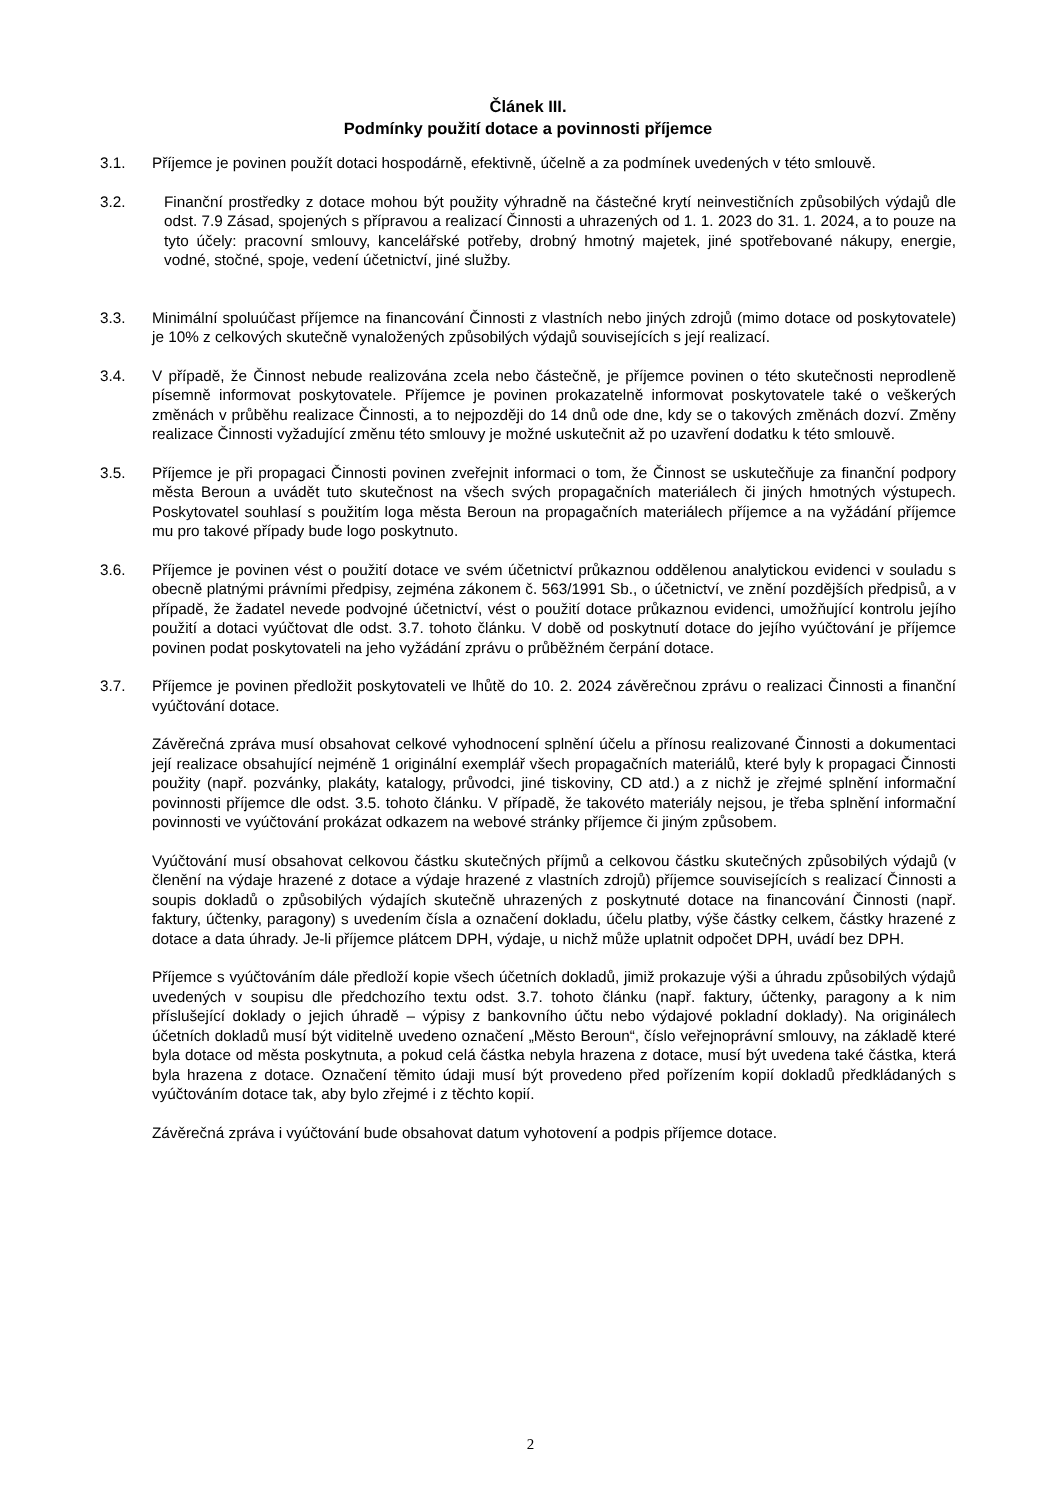Článek III.
Podmínky použití dotace a povinnosti příjemce
3.1. Příjemce je povinen použít dotaci hospodárně, efektivně, účelně a za podmínek uvedených v této smlouvě.
3.2. Finanční prostředky z dotace mohou být použity výhradně na částečné krytí neinvestičních způsobilých výdajů dle odst. 7.9 Zásad, spojených s přípravou a realizací Činnosti a uhrazených od 1. 1. 2023 do 31. 1. 2024, a to pouze na tyto účely: pracovní smlouvy, kancelářské potřeby, drobný hmotný majetek, jiné spotřebované nákupy, energie, vodné, stočné, spoje, vedení účetnictví, jiné služby.
3.3. Minimální spoluúčast příjemce na financování Činnosti z vlastních nebo jiných zdrojů (mimo dotace od poskytovatele) je 10% z celkových skutečně vynaložených způsobilých výdajů souvisejících s její realizací.
3.4. V případě, že Činnost nebude realizována zcela nebo částečně, je příjemce povinen o této skutečnosti neprodleně písemně informovat poskytovatele. Příjemce je povinen prokazatelně informovat poskytovatele také o veškerých změnách v průběhu realizace Činnosti, a to nejpozději do 14 dnů ode dne, kdy se o takových změnách dozví. Změny realizace Činnosti vyžadující změnu této smlouvy je možné uskutečnit až po uzavření dodatku k této smlouvě.
3.5. Příjemce je při propagaci Činnosti povinen zveřejnit informaci o tom, že Činnost se uskutečňuje za finanční podpory města Beroun a uvádět tuto skutečnost na všech svých propagačních materiálech či jiných hmotných výstupech. Poskytovatel souhlasí s použitím loga města Beroun na propagačních materiálech příjemce a na vyžádání příjemce mu pro takové případy bude logo poskytnuto.
3.6. Příjemce je povinen vést o použití dotace ve svém účetnictví průkaznou oddělenou analytickou evidenci v souladu s obecně platnými právními předpisy, zejména zákonem č. 563/1991 Sb., o účetnictví, ve znění pozdějších předpisů, a v případě, že žadatel nevede podvojné účetnictví, vést o použití dotace průkaznou evidenci, umožňující kontrolu jejího použití a dotaci vyúčtovat dle odst. 3.7. tohoto článku. V době od poskytnutí dotace do jejího vyúčtování je příjemce povinen podat poskytovateli na jeho vyžádání zprávu o průběžném čerpání dotace.
3.7. Příjemce je povinen předložit poskytovateli ve lhůtě do 10. 2. 2024 závěrečnou zprávu o realizaci Činnosti a finanční vyúčtování dotace.
Závěrečná zpráva musí obsahovat celkové vyhodnocení splnění účelu a přínosu realizované Činnosti a dokumentaci její realizace obsahující nejméně 1 originální exemplář všech propagačních materiálů, které byly k propagaci Činnosti použity (např. pozvánky, plakáty, katalogy, průvodci, jiné tiskoviny, CD atd.) a z nichž je zřejmé splnění informační povinnosti příjemce dle odst. 3.5. tohoto článku. V případě, že takovéto materiály nejsou, je třeba splnění informační povinnosti ve vyúčtování prokázat odkazem na webové stránky příjemce či jiným způsobem.
Vyúčtování musí obsahovat celkovou částku skutečných příjmů a celkovou částku skutečných způsobilých výdajů (v členění na výdaje hrazené z dotace a výdaje hrazené z vlastních zdrojů) příjemce souvisejících s realizací Činnosti a soupis dokladů o způsobilých výdajích skutečně uhrazených z poskytnuté dotace na financování Činnosti (např. faktury, účtenky, paragony) s uvedením čísla a označení dokladu, účelu platby, výše částky celkem, částky hrazené z dotace a data úhrady. Je-li příjemce plátcem DPH, výdaje, u nichž může uplatnit odpočet DPH, uvádí bez DPH.
Příjemce s vyúčtováním dále předloží kopie všech účetních dokladů, jimiž prokazuje výši a úhradu způsobilých výdajů uvedených v soupisu dle předchozího textu odst. 3.7. tohoto článku (např. faktury, účtenky, paragony a k nim příslušející doklady o jejich úhradě – výpisy z bankovního účtu nebo výdajové pokladní doklady). Na originálech účetních dokladů musí být viditelně uvedeno označení „Město Beroun“, číslo veřejnoprávní smlouvy, na základě které byla dotace od města poskytnuta, a pokud celá částka nebyla hrazena z dotace, musí být uvedena také částka, která byla hrazena z dotace. Označení těmito údaji musí být provedeno před pořízením kopií dokladů předkládaných s vyúčtováním dotace tak, aby bylo zřejmé i z těchto kopií.
Závěrečná zpráva i vyúčtování bude obsahovat datum vyhotovení a podpis příjemce dotace.
2